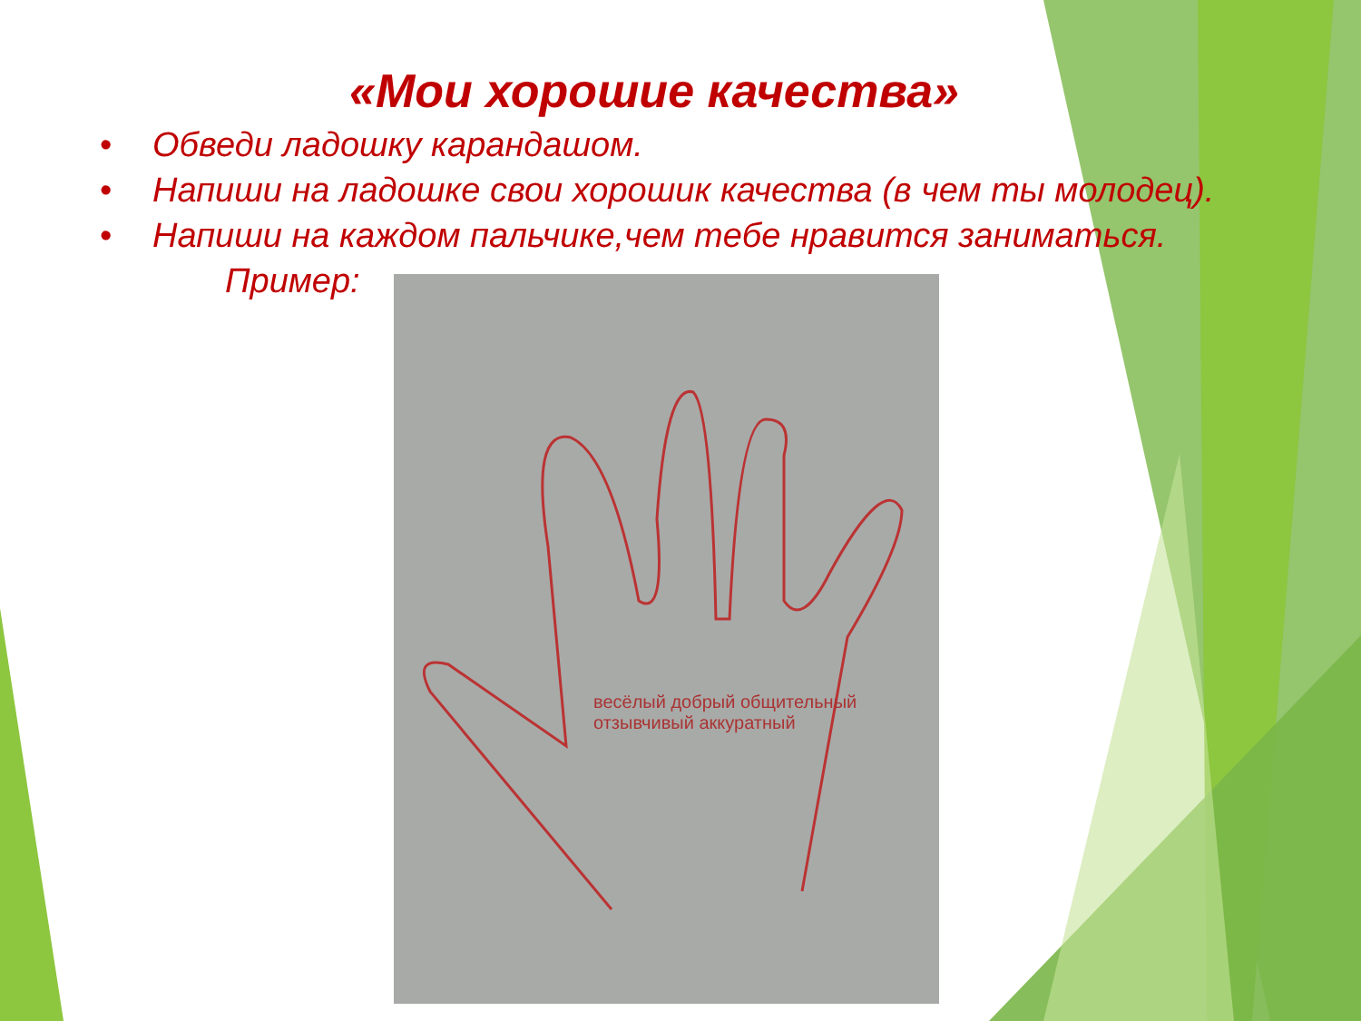«Мои хорошие качества»
• Обведи ладошку карандашом.
• Напиши на ладошке свои хорошик качества (в чем ты молодец).
• Напиши на каждом пальчике,чем тебе нравится заниматься.
Пример:
весёлый добрый общительный отзывчивый аккуратный